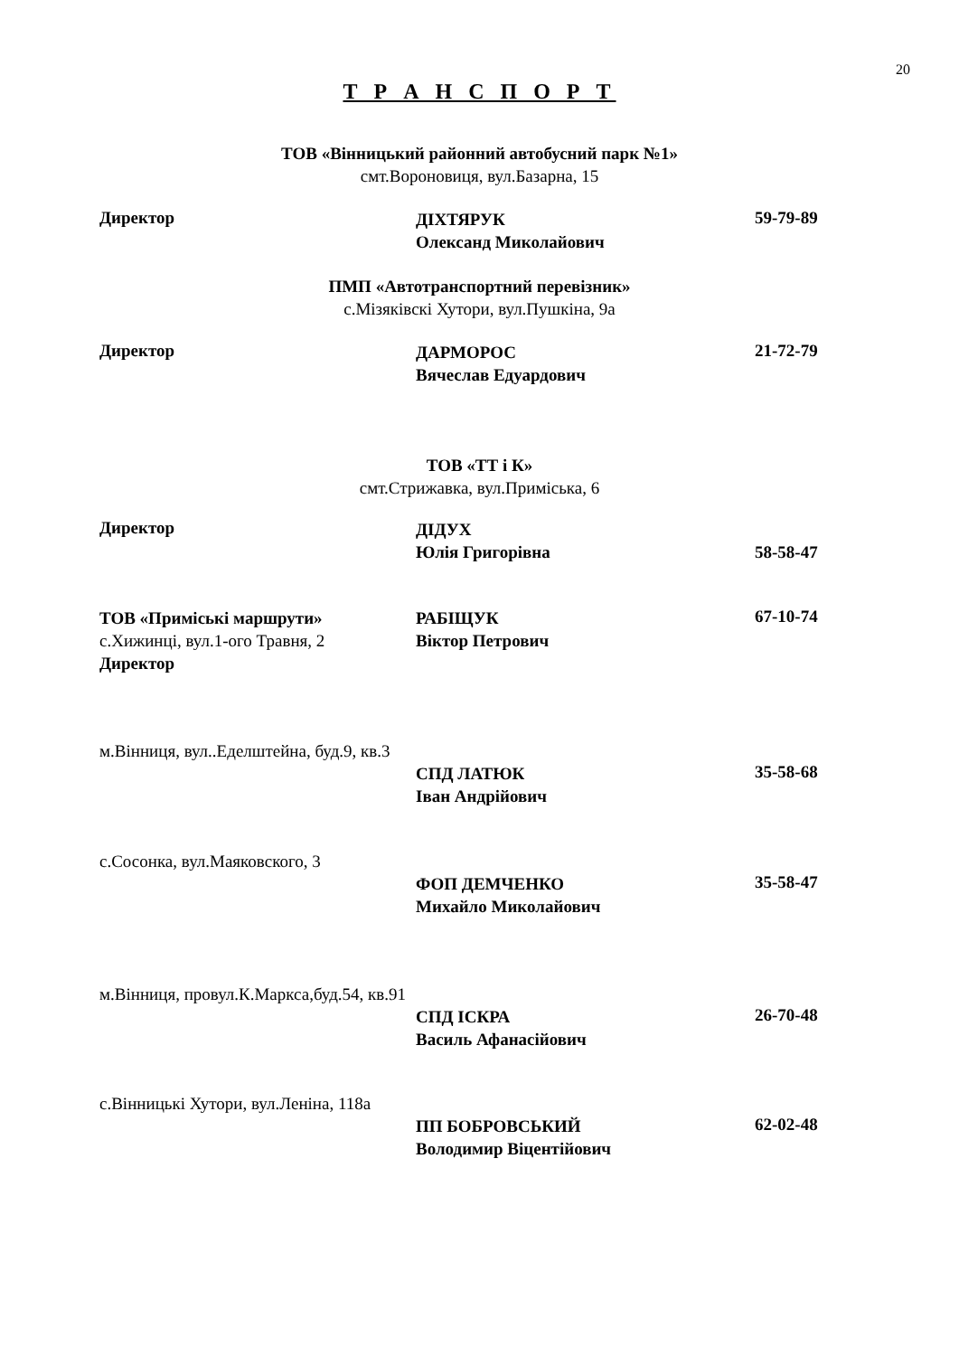20
Т Р А Н С П О Р Т
ТОВ «Вінницький районний автобусний парк №1»
смт.Вороновиця, вул.Базарна, 15
Директор
ДІХТЯРУК
Олександ Миколайович
59-79-89
ПМП «Автотранспортний перевізник»
с.Мізяківскі Хутори, вул.Пушкіна, 9а
Директор
ДАРМОРОС
Вячеслав Едуардович
21-72-79
ТОВ «ТТ і К»
смт.Стрижавка, вул.Приміська, 6
Директор
ДІДУХ
Юлія Григорівна
58-58-47
ТОВ «Приміські маршрути»
с.Хижинці, вул.1-ого Травня, 2
Директор
РАБІЩУК
Віктор Петрович
67-10-74
м.Вінниця, вул..Еделштейна, буд.9, кв.3
СПД ЛАТЮК
Іван Андрійович
35-58-68
с.Сосонка, вул.Маяковского, 3
ФОП ДЕМЧЕНКО
Михайло Миколайович
35-58-47
м.Вінниця, провул.К.Маркса,буд.54, кв.91
СПД ІСКРА
Василь Афанасійович
26-70-48
с.Вінницькі Хутори, вул.Леніна, 118а
ПП БОБРОВСЬКИЙ
Володимир Віцентійович
62-02-48